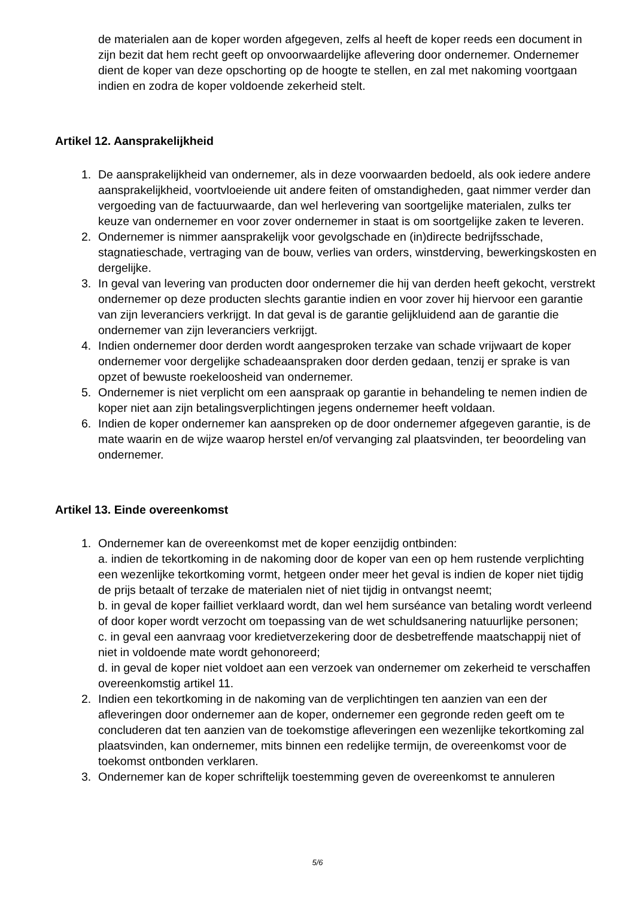de materialen aan de koper worden afgegeven, zelfs al heeft de koper reeds een document in zijn bezit dat hem recht geeft op onvoorwaardelijke aflevering door ondernemer. Ondernemer dient de koper van deze opschorting op de hoogte te stellen, en zal met nakoming voortgaan indien en zodra de koper voldoende zekerheid stelt.
Artikel 12. Aansprakelijkheid
1. De aansprakelijkheid van ondernemer, als in deze voorwaarden bedoeld, als ook iedere andere aansprakelijkheid, voortvloeiende uit andere feiten of omstandigheden, gaat nimmer verder dan vergoeding van de factuurwaarde, dan wel herlevering van soortgelijke materialen, zulks ter keuze van ondernemer en voor zover ondernemer in staat is om soortgelijke zaken te leveren.
2. Ondernemer is nimmer aansprakelijk voor gevolgschade en (in)directe bedrijfsschade, stagnatieschade, vertraging van de bouw, verlies van orders, winstderving, bewerkingskosten en dergelijke.
3. In geval van levering van producten door ondernemer die hij van derden heeft gekocht, verstrekt ondernemer op deze producten slechts garantie indien en voor zover hij hiervoor een garantie van zijn leveranciers verkrijgt. In dat geval is de garantie gelijkluidend aan de garantie die ondernemer van zijn leveranciers verkrijgt.
4. Indien ondernemer door derden wordt aangesproken terzake van schade vrijwaart de koper ondernemer voor dergelijke schadeaanspraken door derden gedaan, tenzij er sprake is van opzet of bewuste roekeloosheid van ondernemer.
5. Ondernemer is niet verplicht om een aanspraak op garantie in behandeling te nemen indien de koper niet aan zijn betalingsverplichtingen jegens ondernemer heeft voldaan.
6. Indien de koper ondernemer kan aanspreken op de door ondernemer afgegeven garantie, is de mate waarin en de wijze waarop herstel en/of vervanging zal plaatsvinden, ter beoordeling van ondernemer.
Artikel 13. Einde overeenkomst
1. Ondernemer kan de overeenkomst met de koper eenzijdig ontbinden:
a. indien de tekortkoming in de nakoming door de koper van een op hem rustende verplichting een wezenlijke tekortkoming vormt, hetgeen onder meer het geval is indien de koper niet tijdig de prijs betaalt of terzake de materialen niet of niet tijdig in ontvangst neemt;
b. in geval de koper failliet verklaard wordt, dan wel hem surséance van betaling wordt verleend of door koper wordt verzocht om toepassing van de wet schuldsanering natuurlijke personen;
c. in geval een aanvraag voor kredietverzekering door de desbetreffende maatschappij niet of niet in voldoende mate wordt gehonoreerd;
d. in geval de koper niet voldoet aan een verzoek van ondernemer om zekerheid te verschaffen overeenkomstig artikel 11.
2. Indien een tekortkoming in de nakoming van de verplichtingen ten aanzien van een der afleveringen door ondernemer aan de koper, ondernemer een gegronde reden geeft om te concluderen dat ten aanzien van de toekomstige afleveringen een wezenlijke tekortkoming zal plaatsvinden, kan ondernemer, mits binnen een redelijke termijn, de overeenkomst voor de toekomst ontbonden verklaren.
3. Ondernemer kan de koper schriftelijk toestemming geven de overeenkomst te annuleren
5/6